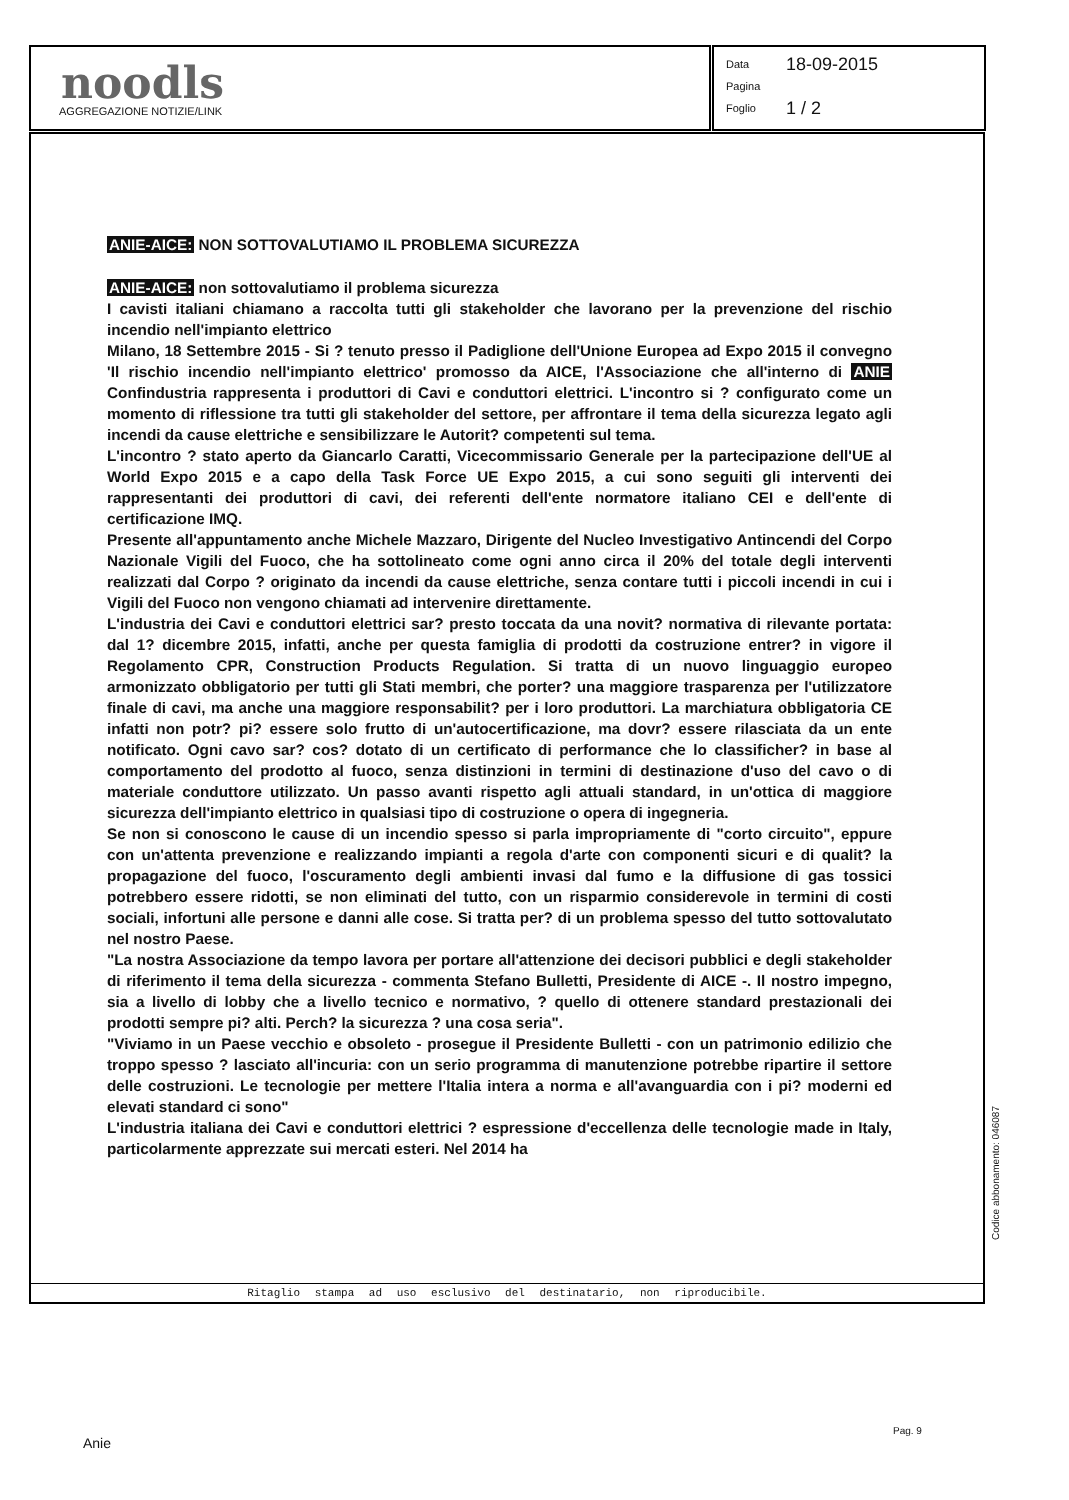noodls
AGGREGAZIONE NOTIZIE/LINK
Data 18-09-2015
Pagina
Foglio 1 / 2
ANIE-AICE: NON SOTTOVALUTIAMO IL PROBLEMA SICUREZZA
ANIE-AICE: non sottovalutiamo il problema sicurezza
I cavisti italiani chiamano a raccolta tutti gli stakeholder che lavorano per la prevenzione del rischio incendio nell'impianto elettrico
Milano, 18 Settembre 2015 - Si ? tenuto presso il Padiglione dell'Unione Europea ad Expo 2015 il convegno 'Il rischio incendio nell'impianto elettrico' promosso da AICE, l'Associazione che all'interno di ANIE Confindustria rappresenta i produttori di Cavi e conduttori elettrici. L'incontro si ? configurato come un momento di riflessione tra tutti gli stakeholder del settore, per affrontare il tema della sicurezza legato agli incendi da cause elettriche e sensibilizzare le Autorit? competenti sul tema.
L'incontro ? stato aperto da Giancarlo Caratti, Vicecommissario Generale per la partecipazione dell'UE al World Expo 2015 e a capo della Task Force UE Expo 2015, a cui sono seguiti gli interventi dei rappresentanti dei produttori di cavi, dei referenti dell'ente normatore italiano CEI e dell'ente di certificazione IMQ.
Presente all'appuntamento anche Michele Mazzaro, Dirigente del Nucleo Investigativo Antincendi del Corpo Nazionale Vigili del Fuoco, che ha sottolineato come ogni anno circa il 20% del totale degli interventi realizzati dal Corpo ? originato da incendi da cause elettriche, senza contare tutti i piccoli incendi in cui i Vigili del Fuoco non vengono chiamati ad intervenire direttamente.
L'industria dei Cavi e conduttori elettrici sar? presto toccata da una novit? normativa di rilevante portata: dal 1? dicembre 2015, infatti, anche per questa famiglia di prodotti da costruzione entrer? in vigore il Regolamento CPR, Construction Products Regulation. Si tratta di un nuovo linguaggio europeo armonizzato obbligatorio per tutti gli Stati membri, che porter? una maggiore trasparenza per l'utilizzatore finale di cavi, ma anche una maggiore responsabilit? per i loro produttori. La marchiatura obbligatoria CE infatti non potr? pi? essere solo frutto di un'autocertificazione, ma dovr? essere rilasciata da un ente notificato. Ogni cavo sar? cos? dotato di un certificato di performance che lo classificher? in base al comportamento del prodotto al fuoco, senza distinzioni in termini di destinazione d'uso del cavo o di materiale conduttore utilizzato. Un passo avanti rispetto agli attuali standard, in un'ottica di maggiore sicurezza dell'impianto elettrico in qualsiasi tipo di costruzione o opera di ingegneria.
Se non si conoscono le cause di un incendio spesso si parla impropriamente di "corto circuito", eppure con un'attenta prevenzione e realizzando impianti a regola d'arte con componenti sicuri e di qualit? la propagazione del fuoco, l'oscuramento degli ambienti invasi dal fumo e la diffusione di gas tossici potrebbero essere ridotti, se non eliminati del tutto, con un risparmio considerevole in termini di costi sociali, infortuni alle persone e danni alle cose. Si tratta per? di un problema spesso del tutto sottovalutato nel nostro Paese.
"La nostra Associazione da tempo lavora per portare all'attenzione dei decisori pubblici e degli stakeholder di riferimento il tema della sicurezza - commenta Stefano Bulletti, Presidente di AICE -. Il nostro impegno, sia a livello di lobby che a livello tecnico e normativo, ? quello di ottenere standard prestazionali dei prodotti sempre pi? alti. Perch? la sicurezza ? una cosa seria".
"Viviamo in un Paese vecchio e obsoleto - prosegue il Presidente Bulletti - con un patrimonio edilizio che troppo spesso ? lasciato all'incuria: con un serio programma di manutenzione potrebbe ripartire il settore delle costruzioni. Le tecnologie per mettere l'Italia intera a norma e all'avanguardia con i pi? moderni ed elevati standard ci sono"
L'industria italiana dei Cavi e conduttori elettrici ? espressione d'eccellenza delle tecnologie made in Italy, particolarmente apprezzate sui mercati esteri. Nel 2014 ha
Ritaglio stampa ad uso esclusivo del destinatario, non riproducibile.
Codice abbonamento: 046087
Anie
Pag. 9